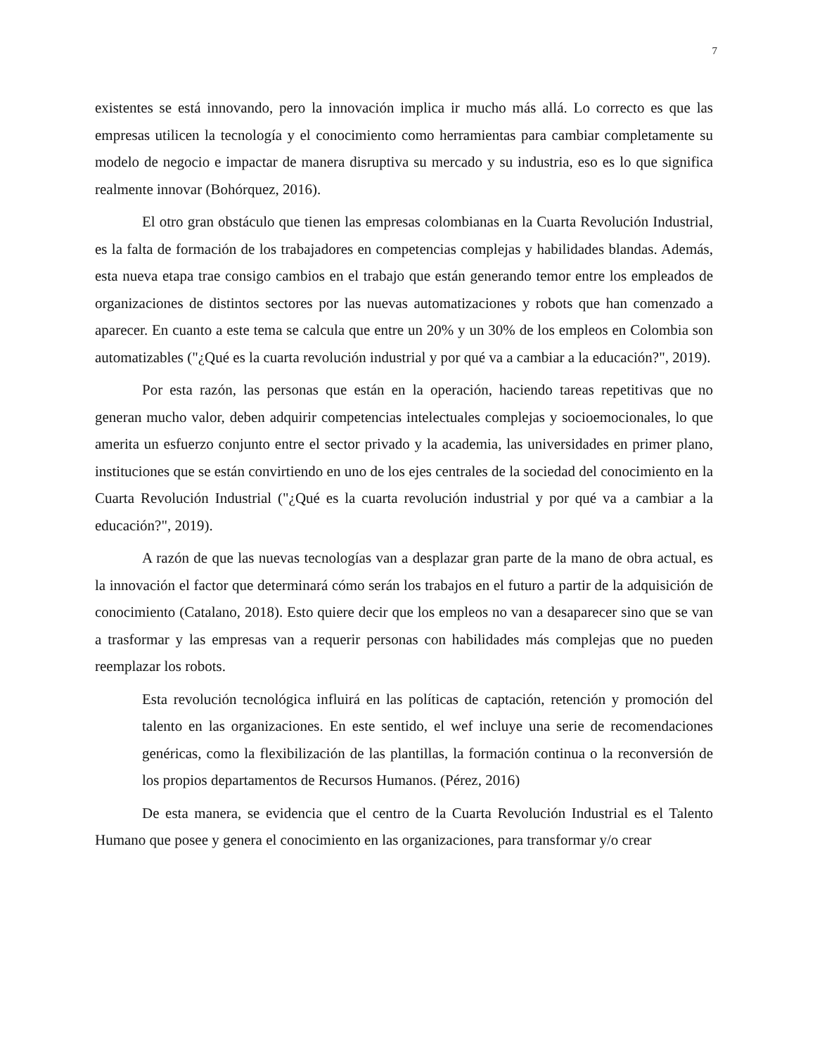7
existentes se está innovando, pero la innovación implica ir mucho más allá. Lo correcto es que las empresas utilicen la tecnología y el conocimiento como herramientas para cambiar completamente su modelo de negocio e impactar de manera disruptiva su mercado y su industria, eso es lo que significa realmente innovar (Bohórquez, 2016).
El otro gran obstáculo que tienen las empresas colombianas en la Cuarta Revolución Industrial, es la falta de formación de los trabajadores en competencias complejas y habilidades blandas. Además, esta nueva etapa trae consigo cambios en el trabajo que están generando temor entre los empleados de organizaciones de distintos sectores por las nuevas automatizaciones y robots que han comenzado a aparecer. En cuanto a este tema se calcula que entre un 20% y un 30% de los empleos en Colombia son automatizables ("¿Qué es la cuarta revolución industrial y por qué va a cambiar a la educación?", 2019).
Por esta razón, las personas que están en la operación, haciendo tareas repetitivas que no generan mucho valor, deben adquirir competencias intelectuales complejas y socioemocionales, lo que amerita un esfuerzo conjunto entre el sector privado y la academia, las universidades en primer plano, instituciones que se están convirtiendo en uno de los ejes centrales de la sociedad del conocimiento en la Cuarta Revolución Industrial ("¿Qué es la cuarta revolución industrial y por qué va a cambiar a la educación?", 2019).
A razón de que las nuevas tecnologías van a desplazar gran parte de la mano de obra actual, es la innovación el factor que determinará cómo serán los trabajos en el futuro a partir de la adquisición de conocimiento (Catalano, 2018). Esto quiere decir que los empleos no van a desaparecer sino que se van a trasformar y las empresas van a requerir personas con habilidades más complejas que no pueden reemplazar los robots.
Esta revolución tecnológica influirá en las políticas de captación, retención y promoción del talento en las organizaciones. En este sentido, el wef incluye una serie de recomendaciones genéricas, como la flexibilización de las plantillas, la formación continua o la reconversión de los propios departamentos de Recursos Humanos. (Pérez, 2016)
De esta manera, se evidencia que el centro de la Cuarta Revolución Industrial es el Talento Humano que posee y genera el conocimiento en las organizaciones, para transformar y/o crear